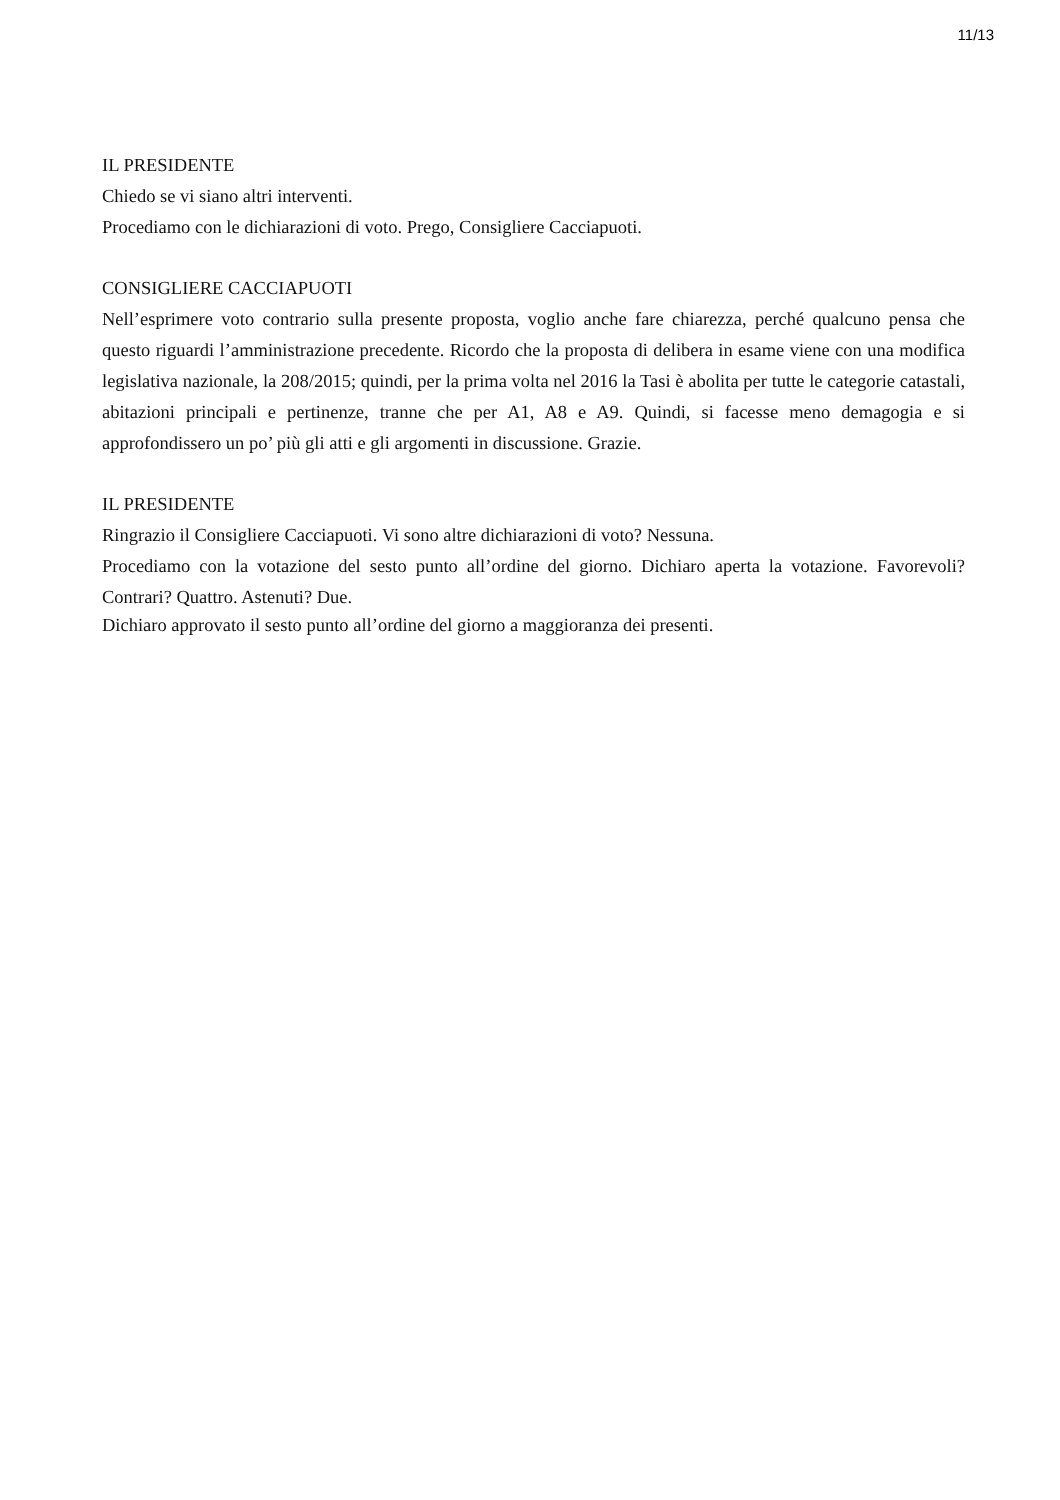11/13
IL PRESIDENTE
Chiedo se vi siano altri interventi.
Procediamo con le dichiarazioni di voto. Prego, Consigliere Cacciapuoti.
CONSIGLIERE CACCIAPUOTI
Nell’esprimere voto contrario sulla presente proposta, voglio anche fare chiarezza, perché qualcuno pensa che questo riguardi l’amministrazione precedente. Ricordo che la proposta di delibera in esame viene con una modifica legislativa nazionale, la 208/2015; quindi, per la prima volta nel 2016 la Tasi è abolita per tutte le categorie catastali, abitazioni principali e pertinenze, tranne che per A1, A8 e A9. Quindi, si facesse meno demagogia e si approfondissero un po’ più gli atti e gli argomenti in discussione. Grazie.
IL PRESIDENTE
Ringrazio il Consigliere Cacciapuoti. Vi sono altre dichiarazioni di voto? Nessuna.
Procediamo con la votazione del sesto punto all’ordine del giorno. Dichiaro aperta la votazione. Favorevoli? Contrari? Quattro. Astenuti? Due.
Dichiaro approvato il sesto punto all’ordine del giorno a maggioranza dei presenti.